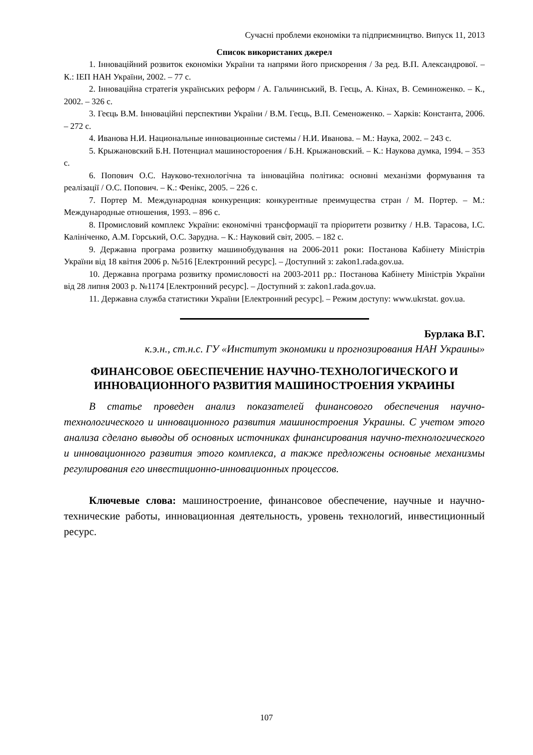Сучасні проблеми економіки та підприємництво. Випуск 11, 2013
Список використаних джерел
1. Інноваційний розвиток економіки України та напрями його прискорення / За ред. В.П. Александрової. – К.: ІЕП НАН України, 2002. – 77 с.
2. Інноваційна стратегія українських реформ / А. Гальчинський, В. Геєць, А. Кінах, В. Семиноженко. – К., 2002. – 326 с.
3. Геєць В.М. Інноваційні перспективи України / В.М. Геєць, В.П. Семеноженко. – Харків: Константа, 2006. – 272 с.
4. Иванова Н.И. Национальные инновационные системы / Н.И. Иванова. – М.: Наука, 2002. – 243 с.
5. Крыжановский Б.Н. Потенциал машиностороения / Б.Н. Крыжановский. – К.: Наукова думка, 1994. – 353 с.
6. Попович О.С. Науково-технологічна та інноваційна політика: основні механізми формування та реалізації / О.С. Попович. – К.: Фенікс, 2005. – 226 с.
7. Портер М. Международная конкуренция: конкурентные преимущества стран / М. Портер. – М.: Международные отношения, 1993. – 896 с.
8. Промисловий комплекс України: економічні трансформації та пріоритети розвитку / Н.В. Тарасова, І.С. Калініченко, А.М. Горський, О.С. Зарудна. – К.: Науковий світ, 2005. – 182 с.
9. Державна програма розвитку машинобудування на 2006-2011 роки: Постанова Кабінету Міністрів України від 18 квітня 2006 р. №516 [Електронний ресурс]. – Доступний з: zakon1.rada.gov.ua.
10. Державна програма розвитку промисловості на 2003-2011 рр.: Постанова Кабінету Міністрів України від 28 липня 2003 р. №1174 [Електронний ресурс]. – Доступний з: zakon1.rada.gov.ua.
11. Державна служба статистики України [Електронний ресурс]. – Режим доступу: www.ukrstat. gov.ua.
Бурлака В.Г.
к.э.н., ст.н.с. ГУ «Институт экономики и прогнозирования НАН Украины»
ФИНАНСОВОЕ ОБЕСПЕЧЕНИЕ НАУЧНО-ТЕХНОЛОГИЧЕСКОГО И ИННОВАЦИОННОГО РАЗВИТИЯ МАШИНОСТРОЕНИЯ УКРАИНЫ
В статье проведен анализ показателей финансового обеспечения научно-технологического и инновационного развития машиностроения Украины. С учетом этого анализа сделано выводы об основных источниках финансирования научно-технологического и инновационного развития этого комплекса, а также предложены основные механизмы регулирования его инвестиционно-инновационных процессов.
Ключевые слова: машиностроение, финансовое обеспечение, научные и научно-технические работы, инновационная деятельность, уровень технологий, инвестиционный ресурс.
107